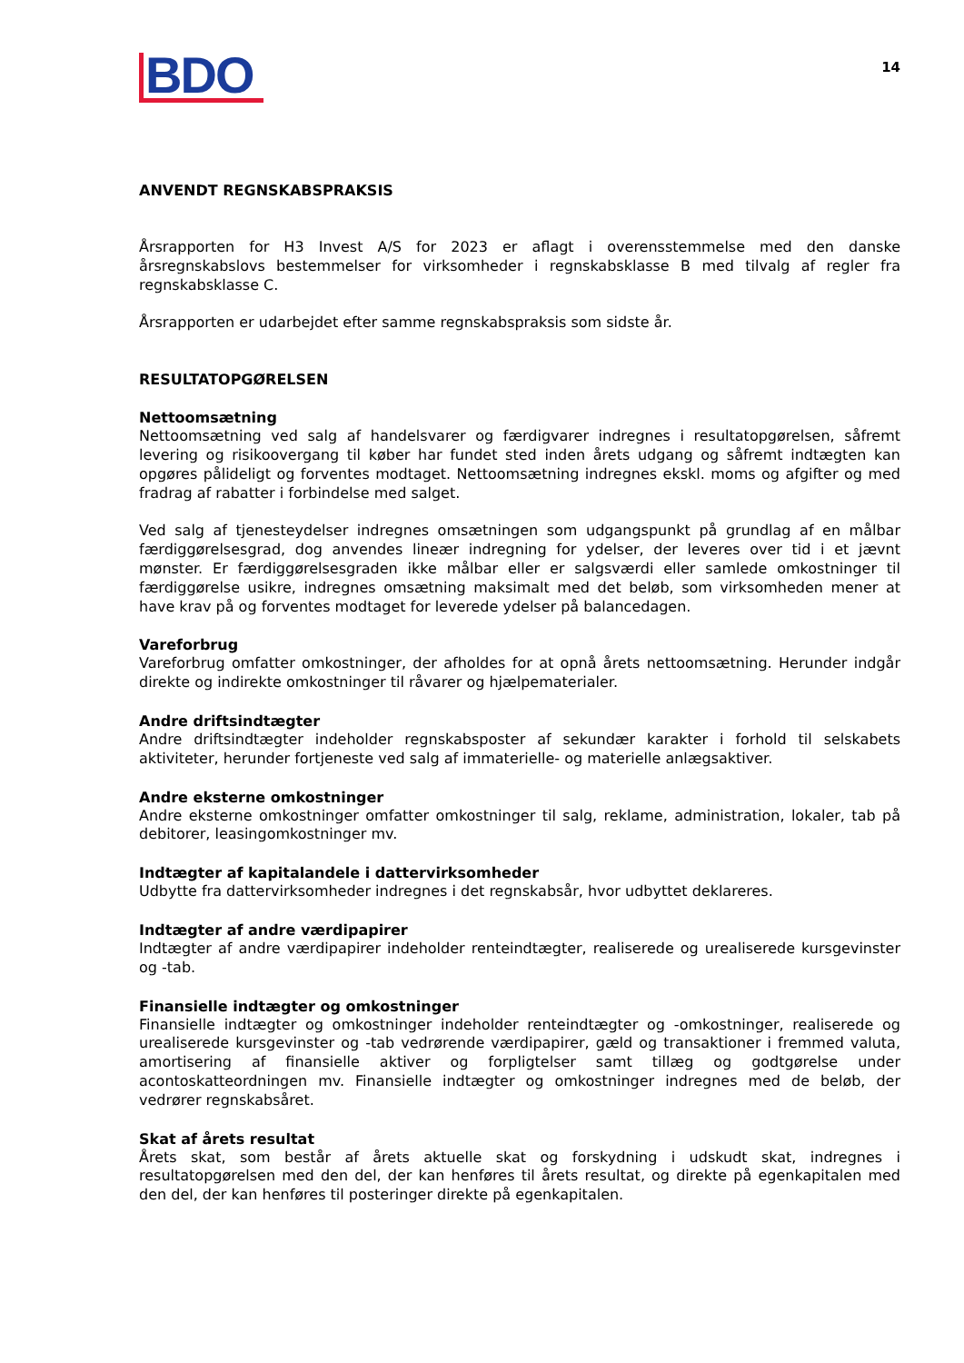BDO
14
ANVENDT REGNSKABSPRAKSIS
Årsrapporten for H3 Invest A/S for 2023 er aflagt i overensstemmelse med den danske årsregnskabslovs bestemmelser for virksomheder i regnskabsklasse B med tilvalg af regler fra regnskabsklasse C.
Årsrapporten er udarbejdet efter samme regnskabspraksis som sidste år.
RESULTATOPGØRELSEN
Nettoomsætning
Nettoomsætning ved salg af handelsvarer og færdigvarer indregnes i resultatopgørelsen, såfremt levering og risikoovergang til køber har fundet sted inden årets udgang og såfremt indtægten kan opgøres pålideligt og forventes modtaget. Nettoomsætning indregnes ekskl. moms og afgifter og med fradrag af rabatter i forbindelse med salget.
Ved salg af tjenesteydelser indregnes omsætningen som udgangspunkt på grundlag af en målbar færdiggørelsesgrad, dog anvendes lineær indregning for ydelser, der leveres over tid i et jævnt mønster. Er færdiggørelsesgraden ikke målbar eller er salgsværdi eller samlede omkostninger til færdiggørelse usikre, indregnes omsætning maksimalt med det beløb, som virksomheden mener at have krav på og forventes modtaget for leverede ydelser på balancedagen.
Vareforbrug
Vareforbrug omfatter omkostninger, der afholdes for at opnå årets nettoomsætning. Herunder indgår direkte og indirekte omkostninger til råvarer og hjælpematerialer.
Andre driftsindtægter
Andre driftsindtægter indeholder regnskabsposter af sekundær karakter i forhold til selskabets aktiviteter, herunder fortjeneste ved salg af immaterielle- og materielle anlægsaktiver.
Andre eksterne omkostninger
Andre eksterne omkostninger omfatter omkostninger til salg, reklame, administration, lokaler, tab på debitorer, leasingomkostninger mv.
Indtægter af kapitalandele i dattervirksomheder
Udbytte fra dattervirksomheder indregnes i det regnskabsår, hvor udbyttet deklareres.
Indtægter af andre værdipapirer
Indtægter af andre værdipapirer indeholder renteindtægter, realiserede og urealiserede kursgevinster og -tab.
Finansielle indtægter og omkostninger
Finansielle indtægter og omkostninger indeholder renteindtægter og -omkostninger, realiserede og urealiserede kursgevinster og -tab vedrørende værdipapirer, gæld og transaktioner i fremmed valuta, amortisering af finansielle aktiver og forpligtelser samt tillæg og godtgørelse under acontoskatteordningen mv. Finansielle indtægter og omkostninger indregnes med de beløb, der vedrører regnskabsåret.
Skat af årets resultat
Årets skat, som består af årets aktuelle skat og forskydning i udskudt skat, indregnes i resultatopgørelsen med den del, der kan henføres til årets resultat, og direkte på egenkapitalen med den del, der kan henføres til posteringer direkte på egenkapitalen.